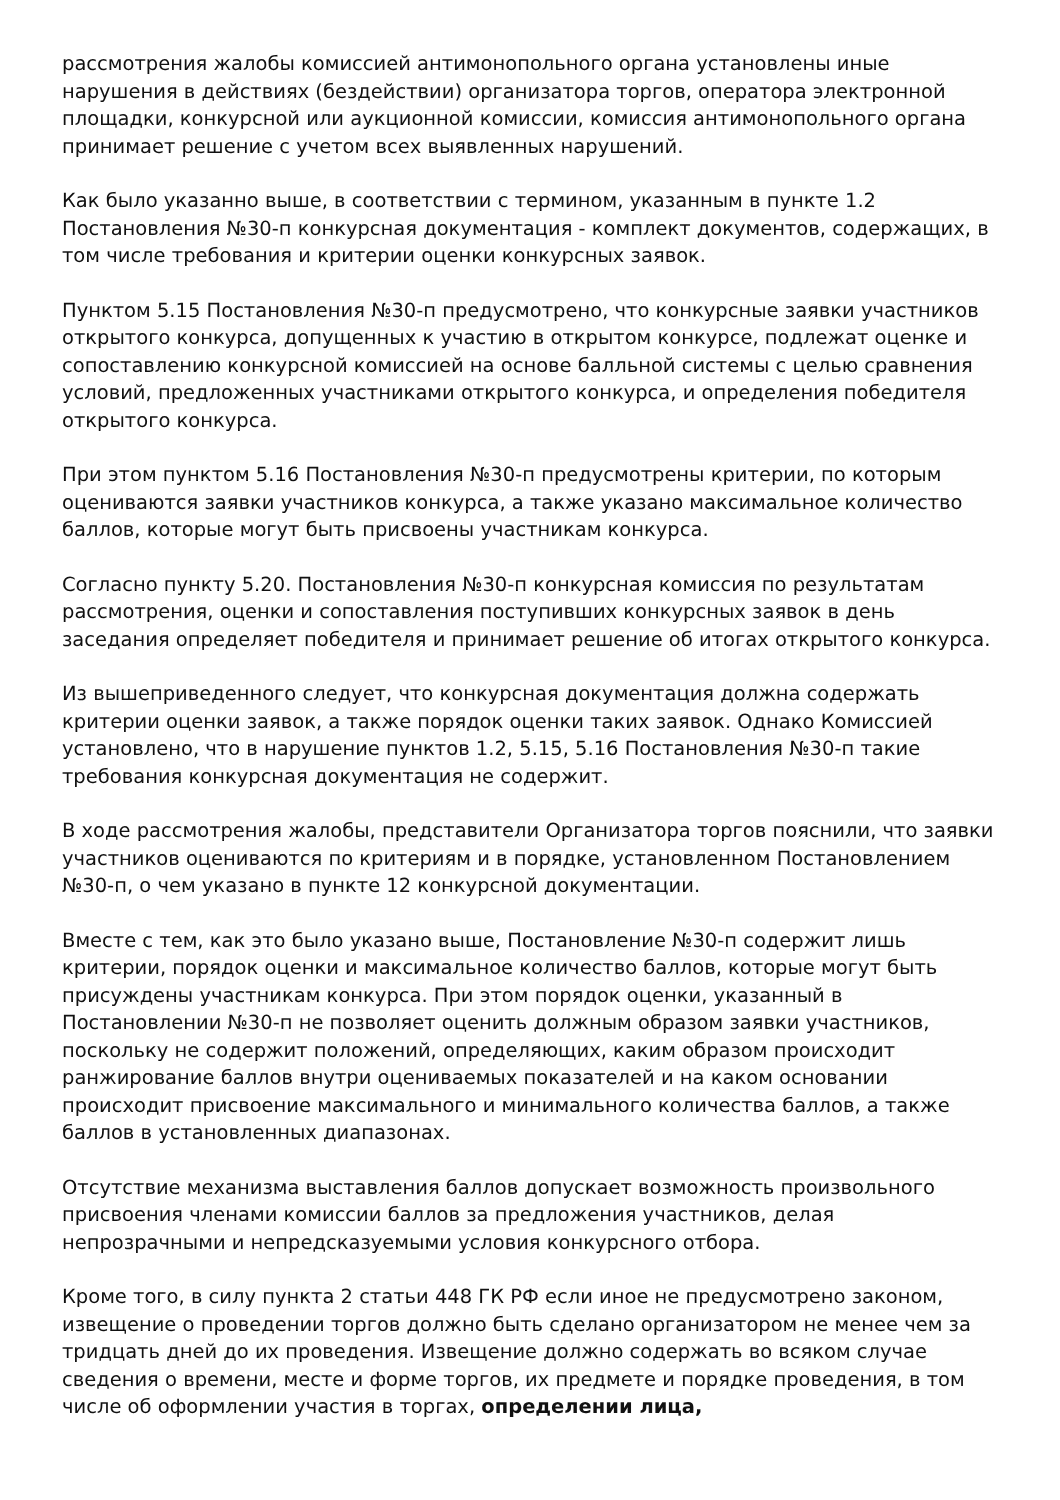рассмотрения жалобы комиссией антимонопольного органа установлены иные нарушения в действиях (бездействии) организатора торгов, оператора электронной площадки, конкурсной или аукционной комиссии, комиссия антимонопольного органа принимает решение с учетом всех выявленных нарушений.
Как было указанно выше, в соответствии с термином, указанным в пункте 1.2 Постановления №30-п конкурсная документация - комплект документов, содержащих, в том числе требования и критерии оценки конкурсных заявок.
Пунктом 5.15 Постановления №30-п предусмотрено, что конкурсные заявки участников открытого конкурса, допущенных к участию в открытом конкурсе, подлежат оценке и сопоставлению конкурсной комиссией на основе балльной системы с целью сравнения условий, предложенных участниками открытого конкурса, и определения победителя открытого конкурса.
При этом пунктом 5.16 Постановления №30-п предусмотрены критерии, по которым оцениваются заявки участников конкурса, а также указано максимальное количество баллов, которые могут быть присвоены участникам конкурса.
Согласно пункту 5.20. Постановления №30-п конкурсная комиссия по результатам рассмотрения, оценки и сопоставления поступивших конкурсных заявок в день заседания определяет победителя и принимает решение об итогах открытого конкурса.
Из вышеприведенного следует, что конкурсная документация должна содержать критерии оценки заявок, а также порядок оценки таких заявок. Однако Комиссией установлено, что в нарушение пунктов 1.2, 5.15, 5.16 Постановления №30-п такие требования конкурсная документация не содержит.
В ходе рассмотрения жалобы, представители Организатора торгов пояснили, что заявки участников оцениваются по критериям и в порядке, установленном Постановлением №30-п, о чем указано в пункте 12 конкурсной документации.
Вместе с тем, как это было указано выше, Постановление №30-п содержит лишь критерии, порядок оценки и максимальное количество баллов, которые могут быть присуждены участникам конкурса. При этом порядок оценки, указанный в Постановлении №30-п не позволяет оценить должным образом заявки участников, поскольку не содержит положений, определяющих, каким образом происходит ранжирование баллов внутри оцениваемых показателей и на каком основании происходит присвоение максимального и минимального количества баллов, а также баллов в установленных диапазонах.
Отсутствие механизма выставления баллов допускает возможность произвольного присвоения членами комиссии баллов за предложения участников, делая непрозрачными и непредсказуемыми условия конкурсного отбора.
Кроме того, в силу пункта 2 статьи 448 ГК РФ если иное не предусмотрено законом, извещение о проведении торгов должно быть сделано организатором не менее чем за тридцать дней до их проведения. Извещение должно содержать во всяком случае сведения о времени, месте и форме торгов, их предмете и порядке проведения, в том числе об оформлении участия в торгах, определении лица,